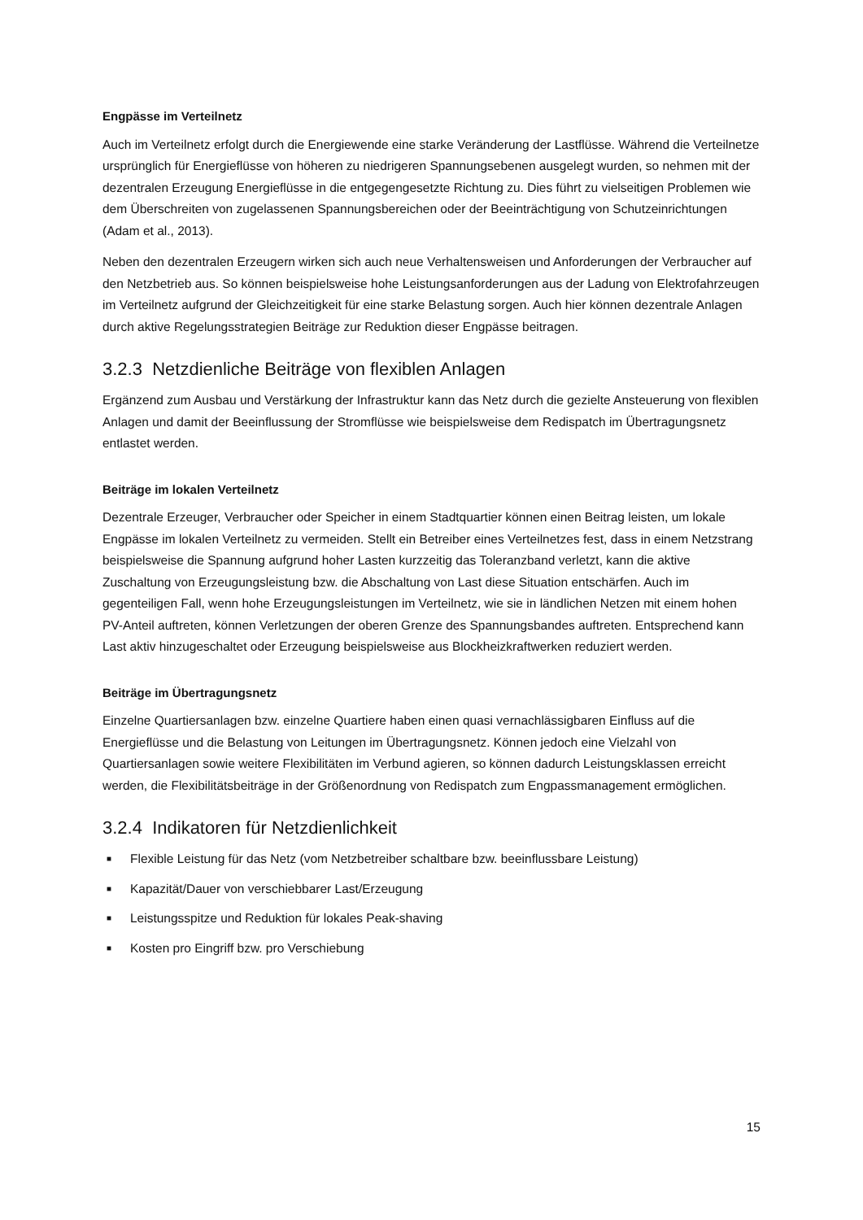Engpässe im Verteilnetz
Auch im Verteilnetz erfolgt durch die Energiewende eine starke Veränderung der Lastflüsse. Während die Verteilnetze ursprünglich für Energieflüsse von höheren zu niedrigeren Spannungsebenen ausgelegt wurden, so nehmen mit der dezentralen Erzeugung Energieflüsse in die entgegengesetzte Richtung zu. Dies führt zu vielseitigen Problemen wie dem Überschreiten von zugelassenen Spannungsbereichen oder der Beeinträchtigung von Schutzeinrichtungen (Adam et al., 2013).
Neben den dezentralen Erzeugern wirken sich auch neue Verhaltensweisen und Anforderungen der Verbraucher auf den Netzbetrieb aus. So können beispielsweise hohe Leistungsanforderungen aus der Ladung von Elektrofahrzeugen im Verteilnetz aufgrund der Gleichzeitigkeit für eine starke Belastung sorgen. Auch hier können dezentrale Anlagen durch aktive Regelungsstrategien Beiträge zur Reduktion dieser Engpässe beitragen.
3.2.3 Netzdienliche Beiträge von flexiblen Anlagen
Ergänzend zum Ausbau und Verstärkung der Infrastruktur kann das Netz durch die gezielte Ansteuerung von flexiblen Anlagen und damit der Beeinflussung der Stromflüsse wie beispielsweise dem Redispatch im Übertragungsnetz entlastet werden.
Beiträge im lokalen Verteilnetz
Dezentrale Erzeuger, Verbraucher oder Speicher in einem Stadtquartier können einen Beitrag leisten, um lokale Engpässe im lokalen Verteilnetz zu vermeiden. Stellt ein Betreiber eines Verteilnetzes fest, dass in einem Netzstrang beispielsweise die Spannung aufgrund hoher Lasten kurzzeitig das Toleranzband verletzt, kann die aktive Zuschaltung von Erzeugungsleistung bzw. die Abschaltung von Last diese Situation entschärfen. Auch im gegenteiligen Fall, wenn hohe Erzeugungsleistungen im Verteilnetz, wie sie in ländlichen Netzen mit einem hohen PV-Anteil auftreten, können Verletzungen der oberen Grenze des Spannungsbandes auftreten. Entsprechend kann Last aktiv hinzugeschaltet oder Erzeugung beispielsweise aus Blockheizkraftwerken reduziert werden.
Beiträge im Übertragungsnetz
Einzelne Quartiersanlagen bzw. einzelne Quartiere haben einen quasi vernachlässigbaren Einfluss auf die Energieflüsse und die Belastung von Leitungen im Übertragungsnetz. Können jedoch eine Vielzahl von Quartiersanlagen sowie weitere Flexibilitäten im Verbund agieren, so können dadurch Leistungsklassen erreicht werden, die Flexibilitätsbeiträge in der Größenordnung von Redispatch zum Engpassmanagement ermöglichen.
3.2.4 Indikatoren für Netzdienlichkeit
■ Flexible Leistung für das Netz (vom Netzbetreiber schaltbare bzw. beeinflussbare Leistung)
■ Kapazität/Dauer von verschiebbarer Last/Erzeugung
■ Leistungsspitze und Reduktion für lokales Peak-shaving
■ Kosten pro Eingriff bzw. pro Verschiebung
15